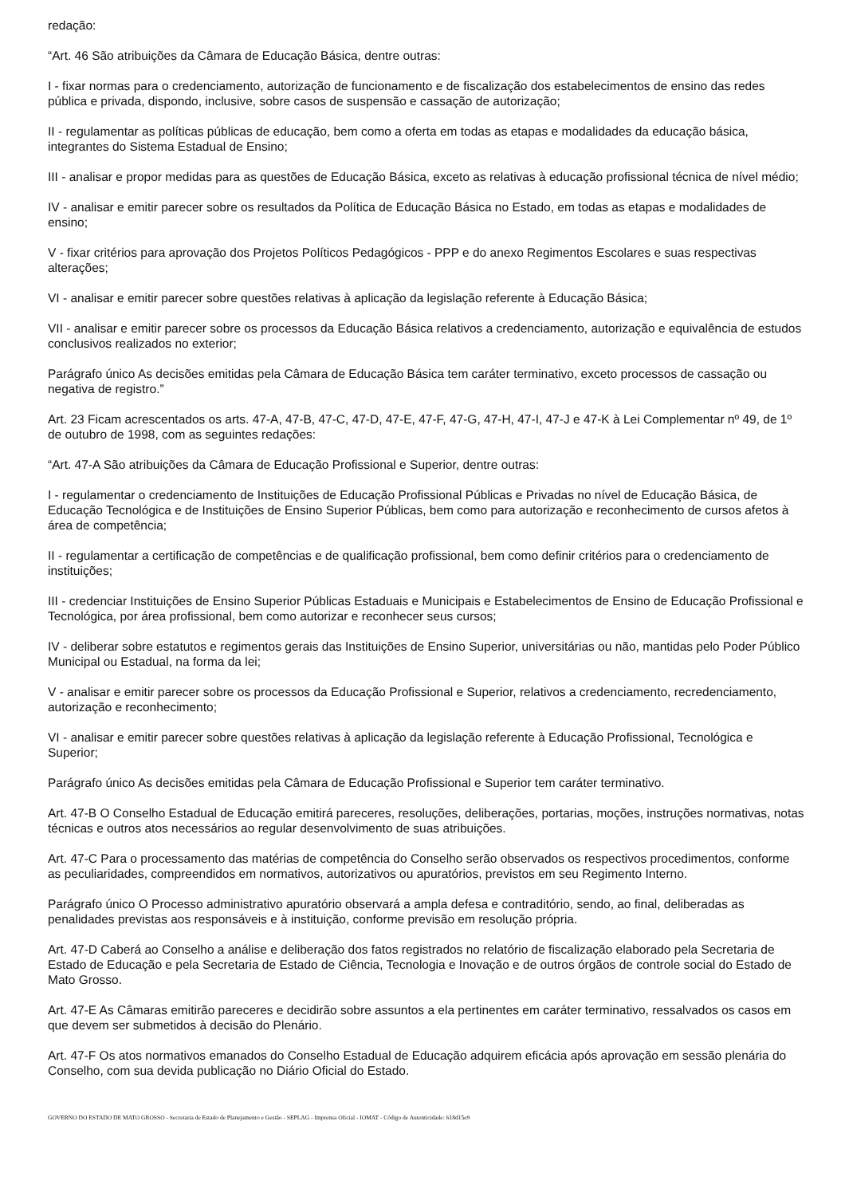redação:
“Art. 46 São atribuições da Câmara de Educação Básica, dentre outras:
I - fixar normas para o credenciamento, autorização de funcionamento e de fiscalização dos estabelecimentos de ensino das redes pública e privada, dispondo, inclusive, sobre casos de suspensão e cassação de autorização;
II - regulamentar as políticas públicas de educação, bem como a oferta em todas as etapas e modalidades da educação básica, integrantes do Sistema Estadual de Ensino;
III - analisar e propor medidas para as questões de Educação Básica, exceto as relativas à educação profissional técnica de nível médio;
IV - analisar e emitir parecer sobre os resultados da Política de Educação Básica no Estado, em todas as etapas e modalidades de ensino;
V - fixar critérios para aprovação dos Projetos Políticos Pedagógicos - PPP e do anexo Regimentos Escolares e suas respectivas alterações;
VI - analisar e emitir parecer sobre questões relativas à aplicação da legislação referente à Educação Básica;
VII - analisar e emitir parecer sobre os processos da Educação Básica relativos a credenciamento, autorização e equivalência de estudos conclusivos realizados no exterior;
Parágrafo único As decisões emitidas pela Câmara de Educação Básica tem caráter terminativo, exceto processos de cassação ou negativa de registro.”
Art. 23 Ficam acrescentados os arts. 47-A, 47-B, 47-C, 47-D, 47-E, 47-F, 47-G, 47-H, 47-I, 47-J e 47-K à Lei Complementar nº 49, de 1º de outubro de 1998, com as seguintes redações:
“Art. 47-A São atribuições da Câmara de Educação Profissional e Superior, dentre outras:
I - regulamentar o credenciamento de Instituições de Educação Profissional Públicas e Privadas no nível de Educação Básica, de Educação Tecnológica e de Instituições de Ensino Superior Públicas, bem como para autorização e reconhecimento de cursos afetos à área de competência;
II - regulamentar a certificação de competências e de qualificação profissional, bem como definir critérios para o credenciamento de instituições;
III - credenciar Instituições de Ensino Superior Públicas Estaduais e Municipais e Estabelecimentos de Ensino de Educação Profissional e Tecnológica, por área profissional, bem como autorizar e reconhecer seus cursos;
IV - deliberar sobre estatutos e regimentos gerais das Instituições de Ensino Superior, universitárias ou não, mantidas pelo Poder Público Municipal ou Estadual, na forma da lei;
V - analisar e emitir parecer sobre os processos da Educação Profissional e Superior, relativos a credenciamento, recredenciamento, autorização e reconhecimento;
VI - analisar e emitir parecer sobre questões relativas à aplicação da legislação referente à Educação Profissional, Tecnológica e Superior;
Parágrafo único As decisões emitidas pela Câmara de Educação Profissional e Superior tem caráter terminativo.
Art. 47-B O Conselho Estadual de Educação emitirá pareceres, resoluções, deliberações, portarias, moções, instruções normativas, notas técnicas e outros atos necessários ao regular desenvolvimento de suas atribuições.
Art. 47-C Para o processamento das matérias de competência do Conselho serão observados os respectivos procedimentos, conforme as peculiaridades, compreendidos em normativos, autorizativos ou apuratórios, previstos em seu Regimento Interno.
Parágrafo único O Processo administrativo apuratório observará a ampla defesa e contraditório, sendo, ao final, deliberadas as penalidades previstas aos responsáveis e à instituição, conforme previsão em resolução própria.
Art. 47-D Caberá ao Conselho a análise e deliberação dos fatos registrados no relatório de fiscalização elaborado pela Secretaria de Estado de Educação e pela Secretaria de Estado de Ciência, Tecnologia e Inovação e de outros órgãos de controle social do Estado de Mato Grosso.
Art. 47-E As Câmaras emitirão pareceres e decidirão sobre assuntos a ela pertinentes em caráter terminativo, ressalvados os casos em que devem ser submetidos à decisão do Plenário.
Art. 47-F Os atos normativos emanados do Conselho Estadual de Educação adquirem eficácia após aprovação em sessão plenária do Conselho, com sua devida publicação no Diário Oficial do Estado.
GOVERNO DO ESTADO DE MATO GROSSO - Secretaria de Estado de Planejamento e Gestão - SEPLAG - Imprensa Oficial - IOMAT - Código de Autenticidade: 618d15e9